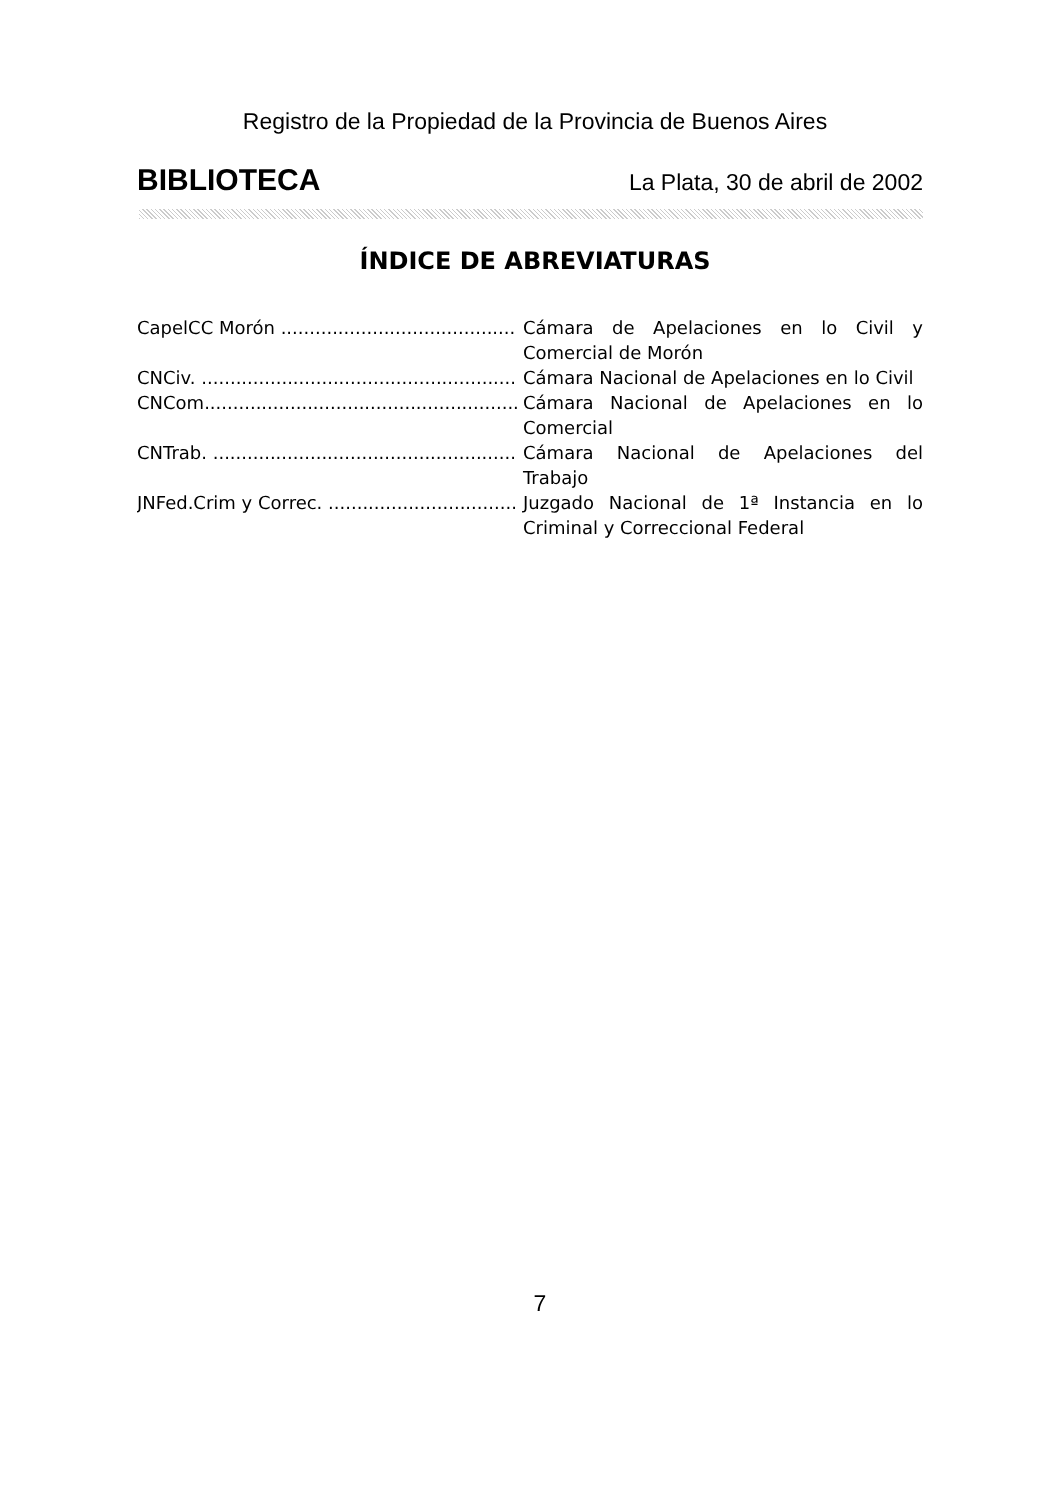Registro de la Propiedad de la Provincia de Buenos Aires
BIBLIOTECA La Plata, 30 de abril de 2002
ÍNDICE DE ABREVIATURAS
CapelCC Morón ....................................................... Cámara de Apelaciones en lo Civil y Comercial de Morón
CNCiv. ....................................................... Cámara Nacional de Apelaciones en lo Civil
CNCom....................................................... Cámara Nacional de Apelaciones en lo Comercial
CNTrab. ....................................................... Cámara Nacional de Apelaciones del Trabajo
JNFed.Crim y Correc. ....................................................... Juzgado Nacional de 1ª Instancia en lo Criminal y Correccional Federal
7